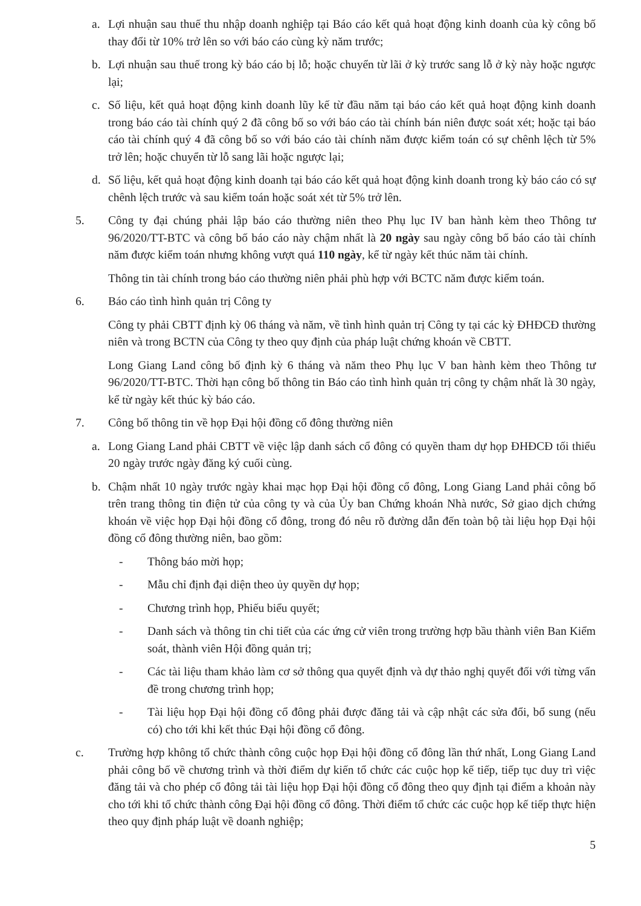a. Lợi nhuận sau thuế thu nhập doanh nghiệp tại Báo cáo kết quả hoạt động kinh doanh của kỳ công bố thay đổi từ 10% trở lên so với báo cáo cùng kỳ năm trước;
b. Lợi nhuận sau thuế trong kỳ báo cáo bị lỗ; hoặc chuyển từ lãi ở kỳ trước sang lỗ ở kỳ này hoặc ngược lại;
c. Số liệu, kết quả hoạt động kinh doanh lũy kế từ đầu năm tại báo cáo kết quả hoạt động kinh doanh trong báo cáo tài chính quý 2 đã công bố so với báo cáo tài chính bán niên được soát xét; hoặc tại báo cáo tài chính quý 4 đã công bố so với báo cáo tài chính năm được kiểm toán có sự chênh lệch từ 5% trở lên; hoặc chuyển từ lỗ sang lãi hoặc ngược lại;
d. Số liệu, kết quả hoạt động kinh doanh tại báo cáo kết quả hoạt động kinh doanh trong kỳ báo cáo có sự chênh lệch trước và sau kiểm toán hoặc soát xét từ 5% trở lên.
5. Công ty đại chúng phải lập báo cáo thường niên theo Phụ lục IV ban hành kèm theo Thông tư 96/2020/TT-BTC và công bố báo cáo này chậm nhất là 20 ngày sau ngày công bố báo cáo tài chính năm được kiểm toán nhưng không vượt quá 110 ngày, kể từ ngày kết thúc năm tài chính.
Thông tin tài chính trong báo cáo thường niên phải phù hợp với BCTC năm được kiểm toán.
6. Báo cáo tình hình quản trị Công ty
Công ty phải CBTT định kỳ 06 tháng và năm, về tình hình quản trị Công ty tại các kỳ ĐHĐCĐ thường niên và trong BCTN của Công ty theo quy định của pháp luật chứng khoán về CBTT.
Long Giang Land công bố định kỳ 6 tháng và năm theo Phụ lục V ban hành kèm theo Thông tư 96/2020/TT-BTC. Thời hạn công bố thông tin Báo cáo tình hình quản trị công ty chậm nhất là 30 ngày, kể từ ngày kết thúc kỳ báo cáo.
7. Công bố thông tin về họp Đại hội đồng cổ đông thường niên
a. Long Giang Land phải CBTT về việc lập danh sách cổ đông có quyền tham dự họp ĐHĐCĐ tối thiểu 20 ngày trước ngày đăng ký cuối cùng.
b. Chậm nhất 10 ngày trước ngày khai mạc họp Đại hội đồng cổ đông, Long Giang Land phải công bố trên trang thông tin điện tử của công ty và của Ủy ban Chứng khoán Nhà nước, Sở giao dịch chứng khoán về việc họp Đại hội đồng cổ đông, trong đó nêu rõ đường dẫn đến toàn bộ tài liệu họp Đại hội đồng cổ đông thường niên, bao gồm:
- Thông báo mời họp;
- Mẫu chỉ định đại diện theo ủy quyền dự họp;
- Chương trình họp, Phiếu biểu quyết;
- Danh sách và thông tin chi tiết của các ứng cử viên trong trường hợp bầu thành viên Ban Kiểm soát, thành viên Hội đồng quản trị;
- Các tài liệu tham khảo làm cơ sở thông qua quyết định và dự thảo nghị quyết đối với từng vấn đề trong chương trình họp;
- Tài liệu họp Đại hội đồng cổ đông phải được đăng tải và cập nhật các sửa đổi, bổ sung (nếu có) cho tới khi kết thúc Đại hội đồng cổ đông.
c. Trường hợp không tổ chức thành công cuộc họp Đại hội đồng cổ đông lần thứ nhất, Long Giang Land phải công bố về chương trình và thời điểm dự kiến tổ chức các cuộc họp kế tiếp, tiếp tục duy trì việc đăng tải và cho phép cổ đông tải tài liệu họp Đại hội đồng cổ đông theo quy định tại điểm a khoản này cho tới khi tổ chức thành công Đại hội đồng cổ đông. Thời điểm tổ chức các cuộc họp kế tiếp thực hiện theo quy định pháp luật về doanh nghiệp;
5